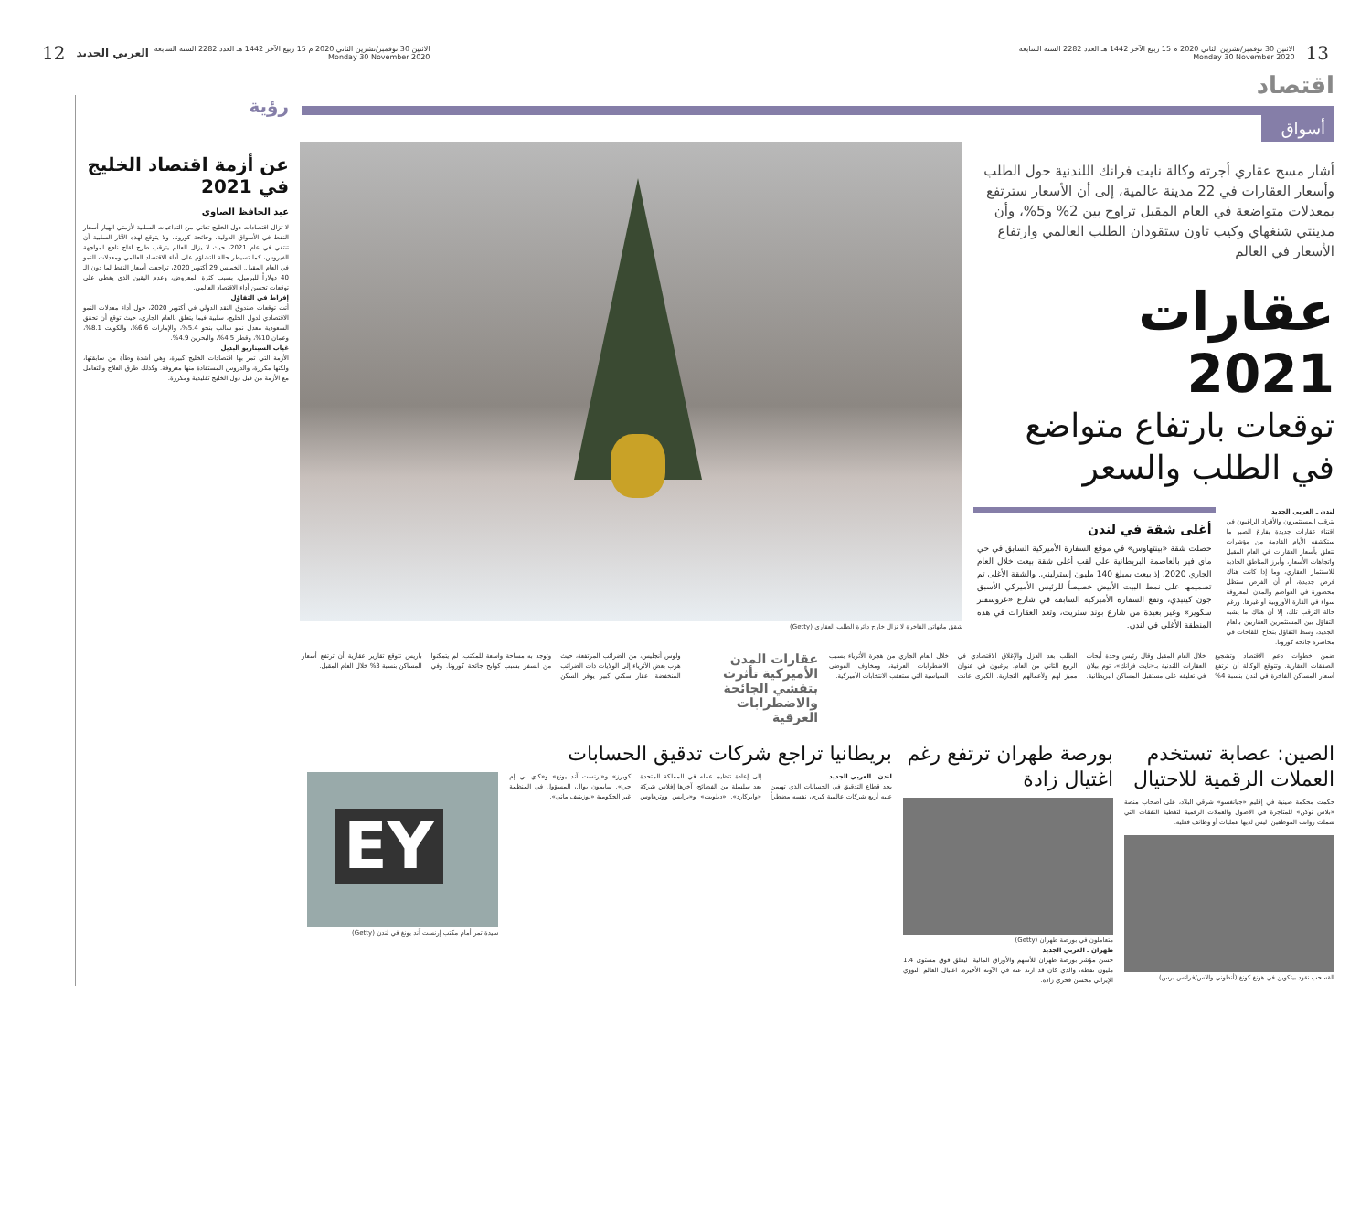13
الاثنين 30 نوفمبر/تشرين الثاني 2020 م 15 ربيع الآخر 1442 هـ العدد 2282 السنة السابعة
Monday 30 November 2020
الاثنين 30 نوفمبر/تشرين الثاني 2020 م 15 ربيع الآخر 1442 هـ العدد 2282 السنة السابعة
Monday 30 November 2020
العربي الجديد 12
اقتصاد
أسواق
أشار مسح عقاري أجرته وكالة نايت فرانك اللندنية حول الطلب وأسعار العقارات في 22 مدينة عالمية، إلى أن الأسعار سترتفع بمعدلات متواضعة في العام المقبل تراوح بين 2% و5%، وأن مدينتي شنغهاي وكيب تاون ستقودان الطلب العالمي وارتفاع الأسعار في العالم
عقارات 2021
توقعات بارتفاع متواضع في الطلب والسعر
لندن ـ العربي الجديد
يترقب المستثمرون والأفراد الراغبون في اقتناء عقارات جديدة بفارغ الصبر ما ستكشفه الأيام القادمة من مؤشرات تتعلق بأسعار العقارات في العام المقبل واتجاهات الأسعار، وأبرز المناطق الجاذبة للاستثمار العقاري، وما إذا كانت هناك فرص جديدة، أم أن الفرص ستظل محصورة في العواصم والمدن المعروفة سواء في القارة الأوروبية أو غيرها. ورغم حالة الترقب تلك، إلا أن هناك ما يشبه التفاؤل بين المستثمرين العقاريين بالعام الجديد، وسط التفاؤل بنجاح اللقاحات في محاصرة جائحة كورونا.
أغلى شقة في لندن
حصلت شقة «بينتهاوس» في موقع السفارة الأميركية السابق في حي ماي فير بالعاصمة البريطانية على لقب أغلى شقة بيعت خلال العام الجاري 2020، إذ بيعت بمبلغ 140 مليون إسترليني. والشقة الأغلى تم تصميمها على نمط البيت الأبيض خصيصاً للرئيس الأميركي الأسبق جون كينيدي، وتقع السفارة الأميركية السابقة في شارع «غروسفنر سكوير» وغير بعيدة من شارع بوند ستريت، وتعد العقارات في هذه المنطقة الأغلى في لندن.
شقق مانهاتن الفاخرة لا تزال خارج دائرة الطلب العقاري (Getty)
ضمن خطوات دعم الاقتصاد وتشجيع الصفقات العقارية. وتتوقع الوكالة أن ترتفع أسعار المساكن الفاخرة في لندن بنسبة 4% خلال العام المقبل وقال رئيس وحدة أبحاث العقارات اللندنية بـ«نايت فرانك»، توم بيلان في تعليقه على مستقبل المساكن البريطانية. الطلب بعد العزل والإغلاق الاقتصادي في الربيع الثاني من العام. يرغبون في عنوان مميز لهم ولأعمالهم التجارية. الكبرى عانت خلال العام الجاري من هجرة الأثرياء بسبب الاضطرابات العرقية، ومخاوف الفوضى السياسية التي ستعقب الانتخابات الأميركية.
عقارات المدن الأميركية تأثرت بتفشي الجائحة والاضطرابات العرقية
ولوس أنجليس، من الضرائب المرتفعة، حيث هرب بعض الأثرياء إلى الولايات ذات الضرائب المنخفضة. عقار سكني كبير يوفر السكن وتوجد به مساحة واسعة للمكتب. لم يتمكنوا من السفر بسبب كوابح جائحة كورونا. وفي باريس تتوقع تقارير عقارية أن ترتفع أسعار المساكن بنسبة 3% خلال العام المقبل.
الصين: عصابة تستخدم العملات الرقمية للاحتيال
حكمت محكمة صينية في إقليم «جيانغسو» شرقي البلاد، على أصحاب منصة «بلاس توكن» للمتاجرة في الأصول والعملات الرقمية لتغطية النفقات التي شملت رواتب الموظفين. ليس لديها عمليات أو وظائف فعلية.
القسحب نقود بيتكوين في هونغ كونغ (أنطوني والاس/فرانس برس)
بورصة طهران ترتفع رغم اغتيال زادة
متعاملون في بورصة طهران (Getty)
طهران ـ العربي الجديد
حسن مؤشر بورصة طهران للأسهم والأوراق المالية، ليغلق فوق مستوى 1.4 مليون نقطة، والذي كان قد ارتد عنه في الآونة الأخيرة. اغتيال العالم النووي الإيراني محسن فخري زادة.
بريطانيا تراجع شركات تدقيق الحسابات
لندن ـ العربي الجديد
يجد قطاع التدقيق في الحسابات الذي تهيمن عليه أربع شركات عالمية كبرى، نفسه مضطراً إلى إعادة تنظيم عمله في المملكة المتحدة بعد سلسلة من الفضائح، آخرها إفلاس شركة «وايركارد». «ديلويت» و«برايس ووترهاوس كوبرز» و«إرنست آند يونغ» و«كاي بي إم جي». سايمون بوال، المسؤول في المنظمة غير الحكومية «بوزيتيف ماني».
EY
سيدة تمر أمام مكتب إرنست آند يونغ في لندن (Getty)
رؤية
عن أزمة اقتصاد الخليج في 2021
عبد الحافظ الصاوي
لا تزال اقتصادات دول الخليج تعاني من التداعيات السلبية لأزمتي انهيار أسعار النفط في الأسواق الدولية، وجائحة كورونا، ولا يتوقع لهذه الآثار السلبية أن تنتفي في عام 2021، حيث لا يزال العالم يترقب طرح لقاح ناجع لمواجهة الفيروس، كما تسيطر حالة التشاؤم على أداء الاقتصاد العالمي ومعدلات النمو في العام المقبل. الخميس 29 أكتوبر 2020، تراجعت أسعار النفط لما دون الـ 40 دولاراً للبرميل، بسبب كثرة المعروض، وعدم اليقين الذي يغطي على توقعات تحسن أداء الاقتصاد العالمي.
إفراط في التفاؤل
أتت توقعات صندوق النقد الدولي في أكتوبر 2020، حول أداء معدلات النمو الاقتصادي لدول الخليج، سلبية فيما يتعلق بالعام الجاري، حيث توقع أن تحقق السعودية معدل نمو سالب بنحو 5.4%، والإمارات 6.6%، والكويت 8.1%، وعمان 10%، وقطر 4.5%، والبحرين 4.9%.
غياب السيناريو البديل
الأزمة التي تمر بها اقتصادات الخليج كبيرة، وهي أشدة وطأة من سابقتها، ولكنها مكررة، والدروس المستفادة منها معروفة. وكذلك طرق العلاج والتعامل مع الأزمة من قبل دول الخليج تقليدية ومكررة.